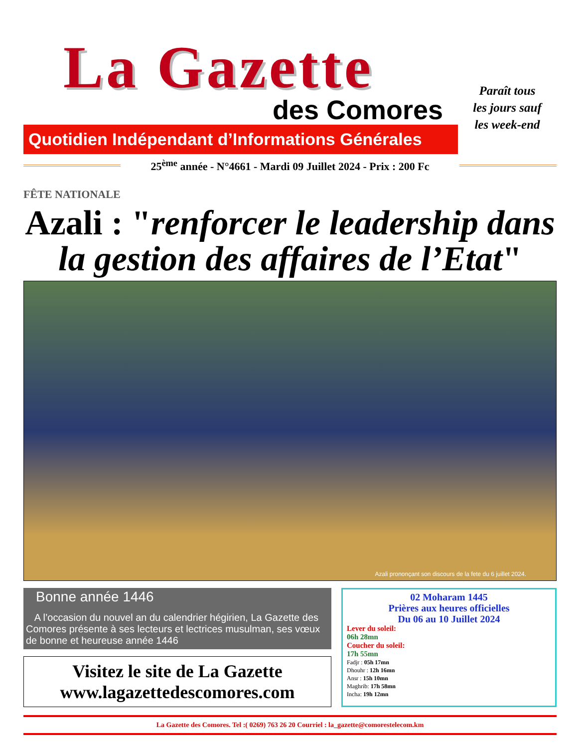La Gazette
des Comores
Quotidien Indépendant d’Informations Générales
Paraît tous
les jours sauf
les week-end
25<sup>ème</sup> année - N°4661 - Mardi 09 Juillet 2024 - Prix : 200 Fc
FÊTE NATIONALE
Azali : "renforcer le leadership dans la gestion des affaires de l’Etat"
Azali prononçant son discours de la fete du 6 juillet 2024.
Bonne année 1446
A l’occasion du nouvel an du calendrier hégirien, La Gazette des Comores présente à ses lecteurs et lectrices musulman, ses vœux de bonne et heureuse année 1446
Visitez le site de La Gazette
www.lagazettedescomores.com
02 Moharam 1445
Prières aux heures officielles
Du 06 au 10 Juillet 2024
Lever du soleil:
06h 28mn
Coucher du soleil:
17h 55mn
Fadjr : 05h 17mn
Dhouhr : 12h 16mn
Ansr : 15h 10mn
Maghrib: 17h 58mn
Incha: 19h 12mn
La Gazette des Comores. Tel :( 0269) 763 26 20 Courriel : la_gazette@comorestelecom.km